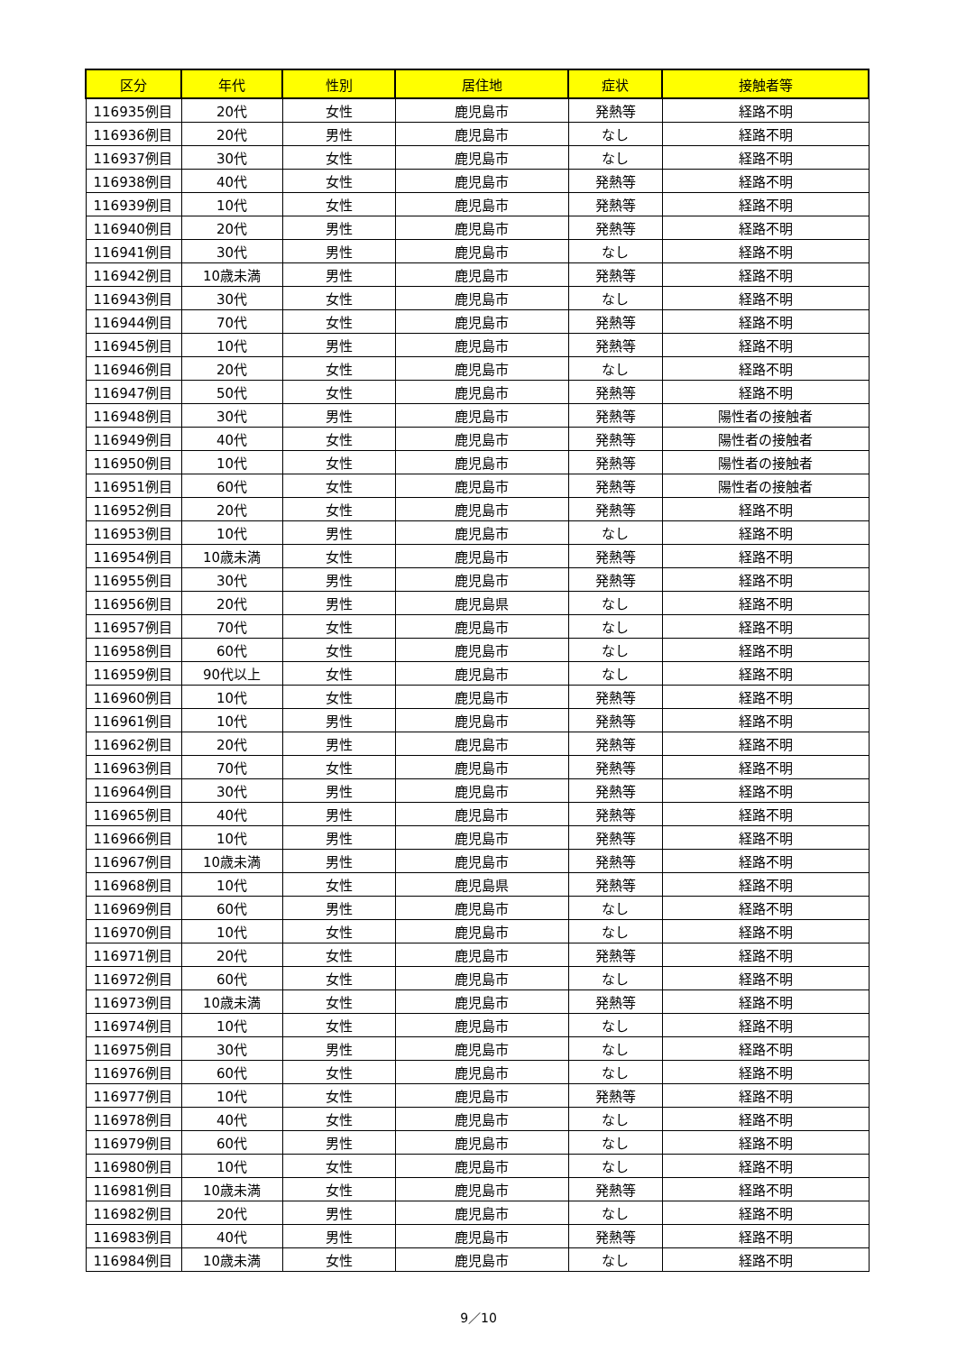| 区分 | 年代 | 性別 | 居住地 | 症状 | 接触者等 |
| --- | --- | --- | --- | --- | --- |
| 116935例目 | 20代 | 女性 | 鹿児島市 | 発熱等 | 経路不明 |
| 116936例目 | 20代 | 男性 | 鹿児島市 | なし | 経路不明 |
| 116937例目 | 30代 | 女性 | 鹿児島市 | なし | 経路不明 |
| 116938例目 | 40代 | 女性 | 鹿児島市 | 発熱等 | 経路不明 |
| 116939例目 | 10代 | 女性 | 鹿児島市 | 発熱等 | 経路不明 |
| 116940例目 | 20代 | 男性 | 鹿児島市 | 発熱等 | 経路不明 |
| 116941例目 | 30代 | 男性 | 鹿児島市 | なし | 経路不明 |
| 116942例目 | 10歳未満 | 男性 | 鹿児島市 | 発熱等 | 経路不明 |
| 116943例目 | 30代 | 女性 | 鹿児島市 | なし | 経路不明 |
| 116944例目 | 70代 | 女性 | 鹿児島市 | 発熱等 | 経路不明 |
| 116945例目 | 10代 | 男性 | 鹿児島市 | 発熱等 | 経路不明 |
| 116946例目 | 20代 | 女性 | 鹿児島市 | なし | 経路不明 |
| 116947例目 | 50代 | 女性 | 鹿児島市 | 発熱等 | 経路不明 |
| 116948例目 | 30代 | 男性 | 鹿児島市 | 発熱等 | 陽性者の接触者 |
| 116949例目 | 40代 | 女性 | 鹿児島市 | 発熱等 | 陽性者の接触者 |
| 116950例目 | 10代 | 女性 | 鹿児島市 | 発熱等 | 陽性者の接触者 |
| 116951例目 | 60代 | 女性 | 鹿児島市 | 発熱等 | 陽性者の接触者 |
| 116952例目 | 20代 | 女性 | 鹿児島市 | 発熱等 | 経路不明 |
| 116953例目 | 10代 | 男性 | 鹿児島市 | なし | 経路不明 |
| 116954例目 | 10歳未満 | 女性 | 鹿児島市 | 発熱等 | 経路不明 |
| 116955例目 | 30代 | 男性 | 鹿児島市 | 発熱等 | 経路不明 |
| 116956例目 | 20代 | 男性 | 鹿児島県 | なし | 経路不明 |
| 116957例目 | 70代 | 女性 | 鹿児島市 | なし | 経路不明 |
| 116958例目 | 60代 | 女性 | 鹿児島市 | なし | 経路不明 |
| 116959例目 | 90代以上 | 女性 | 鹿児島市 | なし | 経路不明 |
| 116960例目 | 10代 | 女性 | 鹿児島市 | 発熱等 | 経路不明 |
| 116961例目 | 10代 | 男性 | 鹿児島市 | 発熱等 | 経路不明 |
| 116962例目 | 20代 | 男性 | 鹿児島市 | 発熱等 | 経路不明 |
| 116963例目 | 70代 | 女性 | 鹿児島市 | 発熱等 | 経路不明 |
| 116964例目 | 30代 | 男性 | 鹿児島市 | 発熱等 | 経路不明 |
| 116965例目 | 40代 | 男性 | 鹿児島市 | 発熱等 | 経路不明 |
| 116966例目 | 10代 | 男性 | 鹿児島市 | 発熱等 | 経路不明 |
| 116967例目 | 10歳未満 | 男性 | 鹿児島市 | 発熱等 | 経路不明 |
| 116968例目 | 10代 | 女性 | 鹿児島県 | 発熱等 | 経路不明 |
| 116969例目 | 60代 | 男性 | 鹿児島市 | なし | 経路不明 |
| 116970例目 | 10代 | 女性 | 鹿児島市 | なし | 経路不明 |
| 116971例目 | 20代 | 女性 | 鹿児島市 | 発熱等 | 経路不明 |
| 116972例目 | 60代 | 女性 | 鹿児島市 | なし | 経路不明 |
| 116973例目 | 10歳未満 | 女性 | 鹿児島市 | 発熱等 | 経路不明 |
| 116974例目 | 10代 | 女性 | 鹿児島市 | なし | 経路不明 |
| 116975例目 | 30代 | 男性 | 鹿児島市 | なし | 経路不明 |
| 116976例目 | 60代 | 女性 | 鹿児島市 | なし | 経路不明 |
| 116977例目 | 10代 | 女性 | 鹿児島市 | 発熱等 | 経路不明 |
| 116978例目 | 40代 | 女性 | 鹿児島市 | なし | 経路不明 |
| 116979例目 | 60代 | 男性 | 鹿児島市 | なし | 経路不明 |
| 116980例目 | 10代 | 女性 | 鹿児島市 | なし | 経路不明 |
| 116981例目 | 10歳未満 | 女性 | 鹿児島市 | 発熱等 | 経路不明 |
| 116982例目 | 20代 | 男性 | 鹿児島市 | なし | 経路不明 |
| 116983例目 | 40代 | 男性 | 鹿児島市 | 発熱等 | 経路不明 |
| 116984例目 | 10歳未満 | 女性 | 鹿児島市 | なし | 経路不明 |
9／10